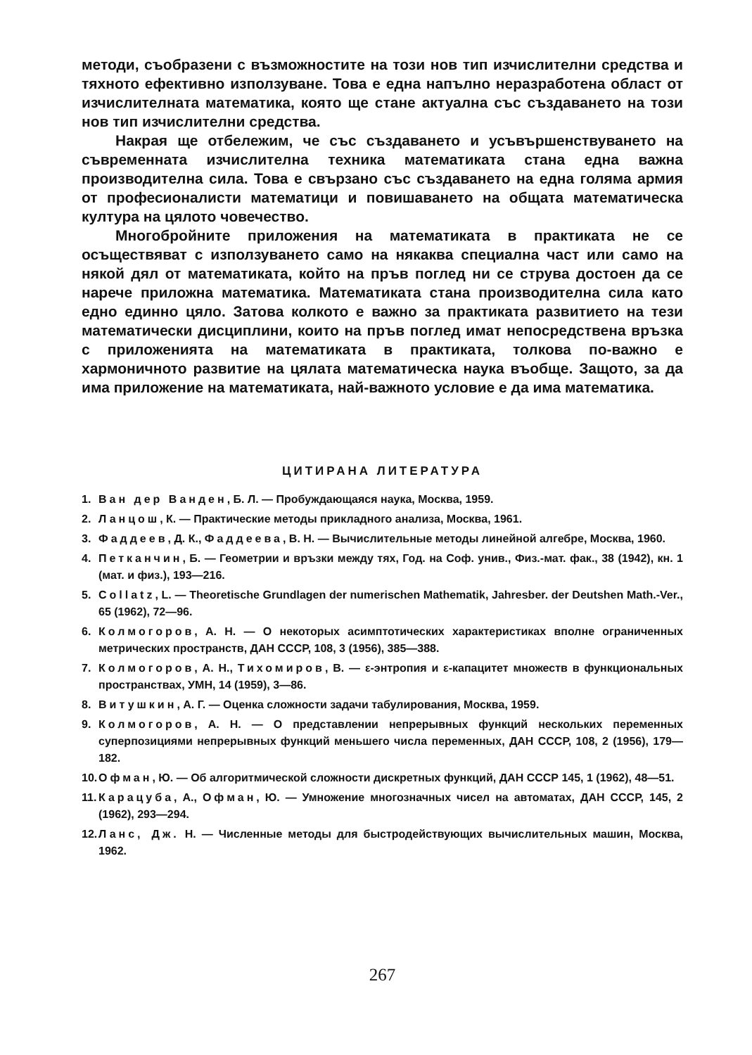методи, съобразени с възможностите на този нов тип изчислителни средства и тяхното ефективно използуване. Това е една напълно неразработена област от изчислителната математика, която ще стане актуална със създаването на този нов тип изчислителни средства.
Накрая ще отбележим, че със създаването и усъвършенствуването на съвременната изчислителна техника математиката стана една важна производителна сила. Това е свързано със създаването на една голяма армия от професионалисти математици и повишаването на общата математическа култура на цялото човечество.
Многобройните приложения на математиката в практиката не се осъществяват с използуването само на някаква специална част или само на някой дял от математиката, който на пръв поглед ни се струва достоен да се нарече приложна математика. Математиката стана производителна сила като едно единно цяло. Затова колкото е важно за практиката развитието на тези математически дисциплини, които на пръв поглед имат непосредствена връзка с приложенията на математиката в практиката, толкова по-важно е хармоничното развитие на цялата математическа наука въобще. Защото, за да има приложение на математиката, най-важното условие е да има математика.
ЦИТИРАНА ЛИТЕРАТУРА
1. Ван дер Ванден, Б. Л. — Пробуждающаяся наука, Москва, 1959.
2. Ланцош, К. — Практические методы прикладного анализа, Москва, 1961.
3. Фаддеев, Д. К., Фаддеева, В. Н. — Вычислительные методы линейной алгебре, Москва, 1960.
4. Петканчин, Б. — Геометрии и връзки между тях, Год. на Соф. унив., Физ.-мат. фак., 38 (1942), кн. 1 (мат. и физ.), 193—216.
5. Collatz, L. — Theoretische Grundlagen der numerischen Mathematik, Jahresber. der Deutshen Math.-Ver., 65 (1962), 72—96.
6. Колмогоров, А. Н. — О некоторых асимптотических характеристиках вполне ограниченных метрических пространств, ДАН СССР, 108, 3 (1956), 385—388.
7. Колмогоров, А. Н., Тихомиров, В. — ε-энтропия и ε-капацитет множеств в функциональных пространствах, УМН, 14 (1959), 3—86.
8. Витушкин, А. Г. — Оценка сложности задачи табулирования, Москва, 1959.
9. Колмогоров, А. Н. — О представлении непрерывных функций нескольких переменных суперпозициями непрерывных функций меньшего числа переменных, ДАН СССР, 108, 2 (1956), 179—182.
10. Офман, Ю. — Об алгоритмической сложности дискретных функций, ДАН СССР 145, 1 (1962), 48—51.
11. Карацуба, А., Офман, Ю. — Умножение многозначных чисел на автоматах, ДАН СССР, 145, 2 (1962), 293—294.
12. Ланс, Дж. Н. — Численные методы для быстродействующих вычислительных машин, Москва, 1962.
267